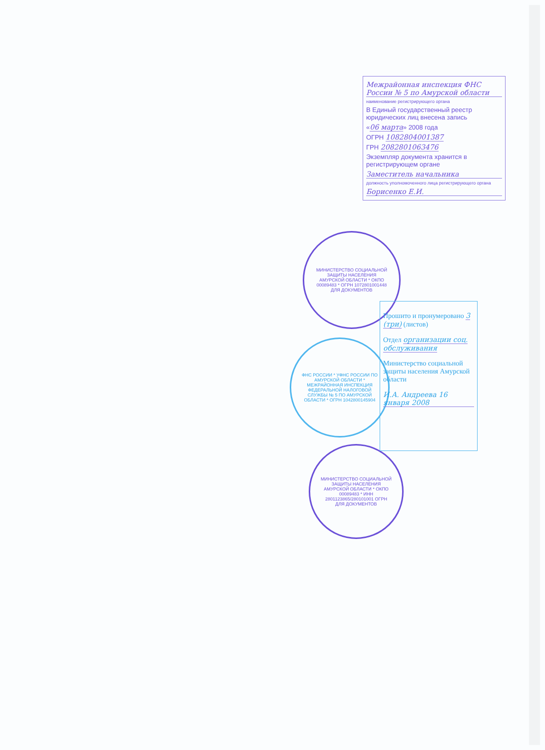Межрайонная инспекция ФНС России № 5 по Амурской области
наименование регистрирующего органа
В Единый государственный реестр юридических лиц внесена запись
«06 марта» 2008 года
ОГРН 1082804001387
ГРН 2082801063476
Экземпляр документа хранится в регистрирующем органе
Заместитель начальника
должность уполномоченного лица регистрирующего органа
Борисенко Е.И.
МИНИСТЕРСТВО СОЦИАЛЬНОЙ ЗАЩИТЫ НАСЕЛЕНИЯ АМУРСКОЙ ОБЛАСТИ * ОКПО 00089483 * ОГРН 1072801001448 ДЛЯ ДОКУМЕНТОВ
ФНС РОССИИ * УФНС РОССИИ ПО АМУРСКОЙ ОБЛАСТИ * МЕЖРАЙОННАЯ ИНСПЕКЦИЯ ФЕДЕРАЛЬНОЙ НАЛОГОВОЙ СЛУЖБЫ № 5 ПО АМУРСКОЙ ОБЛАСТИ * ОГРН 1042800145904
МИНИСТЕРСТВО СОЦИАЛЬНОЙ ЗАЩИТЫ НАСЕЛЕНИЯ АМУРСКОЙ ОБЛАСТИ * ОКПО 00089483 * ИНН 2801123865/280101001 ОГРН ДЛЯ ДОКУМЕНТОВ
Прошито и пронумеровано 3 (три) (листов)
Отдел организации соц. обслуживания
Министерство социальной защиты населения Амурской области
И.А. Андреева 16 января 2008